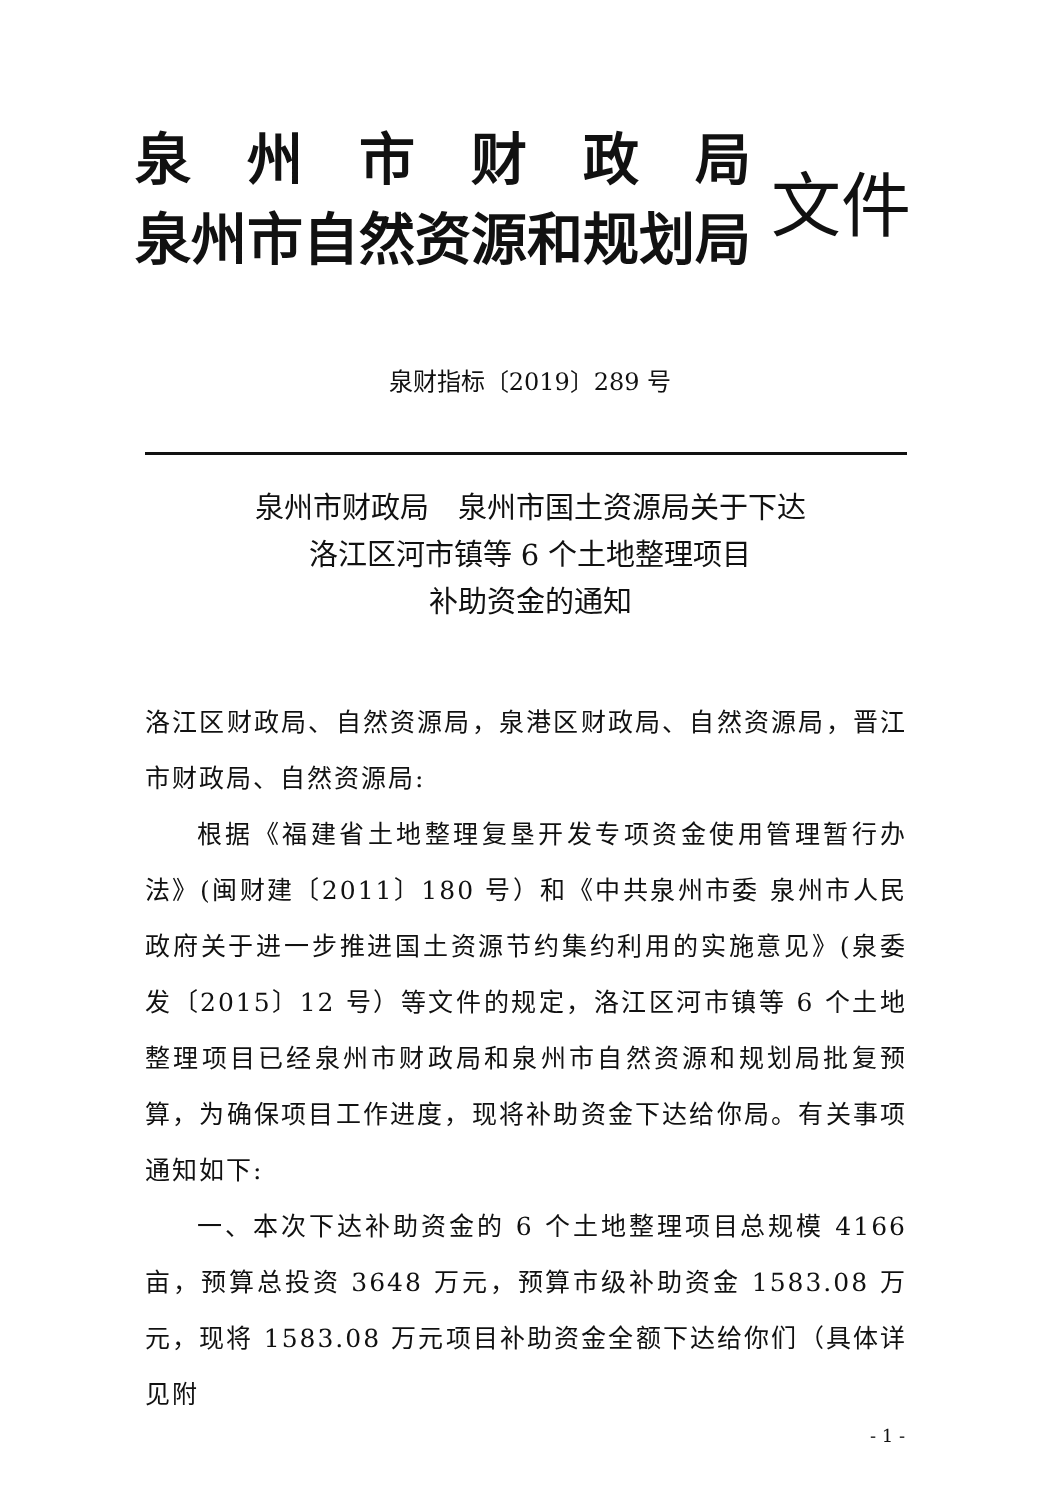泉　州　市　财　政　局
泉州市自然资源和规划局
文件
泉财指标〔2019〕289 号
泉州市财政局　泉州市国土资源局关于下达
洛江区河市镇等 6 个土地整理项目
补助资金的通知
洛江区财政局、自然资源局，泉港区财政局、自然资源局，晋江市财政局、自然资源局:
根据《福建省土地整理复垦开发专项资金使用管理暂行办法》(闽财建〔2011〕180 号）和《中共泉州市委 泉州市人民政府关于进一步推进国土资源节约集约利用的实施意见》(泉委发〔2015〕12 号）等文件的规定，洛江区河市镇等 6 个土地整理项目已经泉州市财政局和泉州市自然资源和规划局批复预算，为确保项目工作进度，现将补助资金下达给你局。有关事项通知如下:
一、本次下达补助资金的 6 个土地整理项目总规模 4166 亩，预算总投资 3648 万元，预算市级补助资金 1583.08 万元，现将 1583.08 万元项目补助资金全额下达给你们（具体详见附
- 1 -